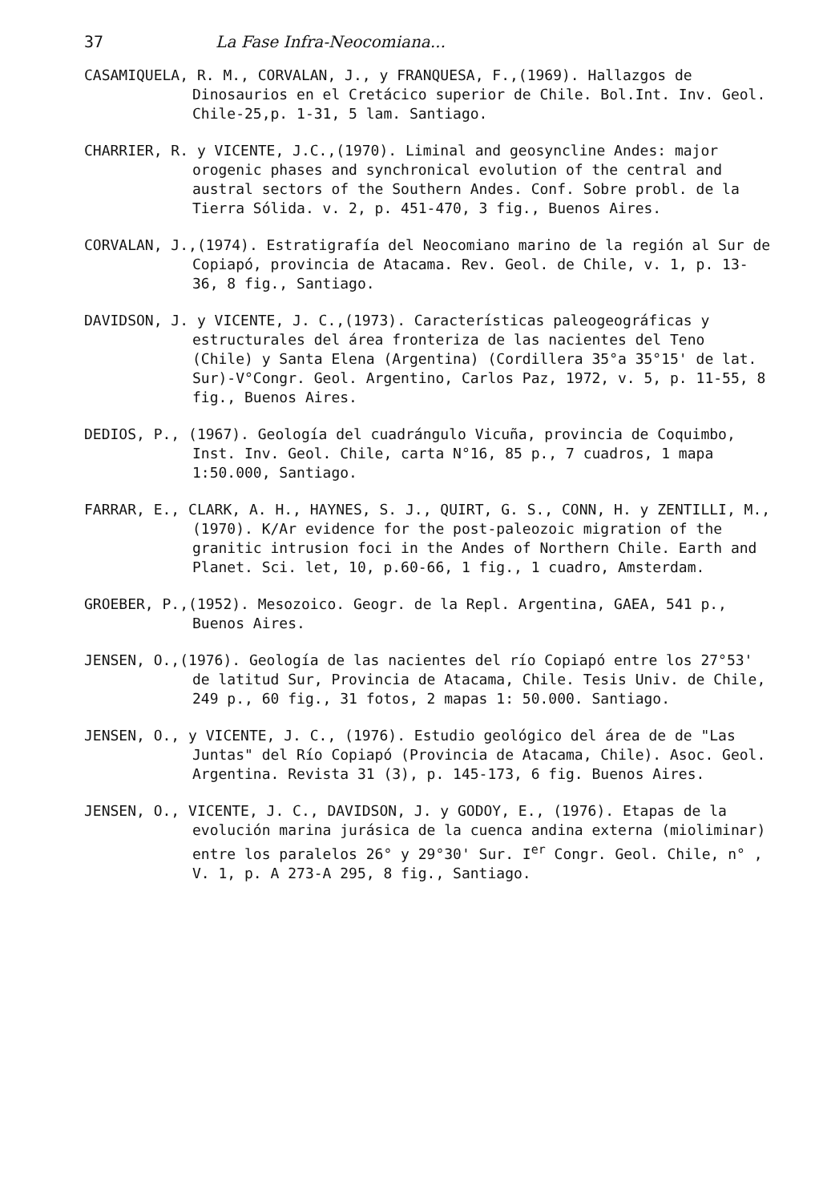37 La Fase Infra-Neocomiana...
CASAMIQUELA, R. M., CORVALAN, J., y FRANQUESA, F.,(1969). Hallazgos de Dinosaurios en el Cretácico superior de Chile. Bol.Int. Inv. Geol. Chile-25,p. 1-31, 5 lam. Santiago.
CHARRIER, R. y VICENTE, J.C.,(1970). Liminal and geosyncline Andes: major orogenic phases and synchronical evolution of the central and austral sectors of the Southern Andes. Conf. Sobre probl. de la Tierra Sólida. v. 2, p. 451-470, 3 fig., Buenos Aires.
CORVALAN, J.,(1974). Estratigrafía del Neocomiano marino de la región al Sur de Copiapó, provincia de Atacama. Rev. Geol. de Chile, v. 1, p. 13-36, 8 fig., Santiago.
DAVIDSON, J. y VICENTE, J. C.,(1973). Características paleogeográficas y estructurales del área fronteriza de las nacientes del Teno (Chile) y Santa Elena (Argentina) (Cordillera 35°a 35°15' de lat. Sur)-V°Congr. Geol. Argentino, Carlos Paz, 1972, v. 5, p. 11-55, 8 fig., Buenos Aires.
DEDIOS, P., (1967). Geología del cuadrángulo Vicuña, provincia de Coquimbo, Inst. Inv. Geol. Chile, carta N°16, 85 p., 7 cuadros, 1 mapa 1:50.000, Santiago.
FARRAR, E., CLARK, A. H., HAYNES, S. J., QUIRT, G. S., CONN, H. y ZENTILLI, M., (1970). K/Ar evidence for the post-paleozoic migration of the granitic intrusion foci in the Andes of Northern Chile. Earth and Planet. Sci. let, 10, p.60-66, 1 fig., 1 cuadro, Amsterdam.
GROEBER, P.,(1952). Mesozoico. Geogr. de la Repl. Argentina, GAEA, 541 p., Buenos Aires.
JENSEN, O.,(1976). Geología de las nacientes del río Copiapó entre los 27°53' de latitud Sur, Provincia de Atacama, Chile. Tesis Univ. de Chile, 249 p., 60 fig., 31 fotos, 2 mapas 1: 50.000. Santiago.
JENSEN, O., y VICENTE, J. C., (1976). Estudio geológico del área de de "Las Juntas" del Río Copiapó (Provincia de Atacama, Chile). Asoc. Geol. Argentina. Revista 31 (3), p. 145-173, 6 fig. Buenos Aires.
JENSEN, O., VICENTE, J. C., DAVIDSON, J. y GODOY, E., (1976). Etapas de la evolución marina jurásica de la cuenca andina externa (mioliminar) entre los paralelos 26° y 29°30' Sur. I<sup>er</sup> Congr. Geol. Chile, n° , V. 1, p. A 273-A 295, 8 fig., Santiago.